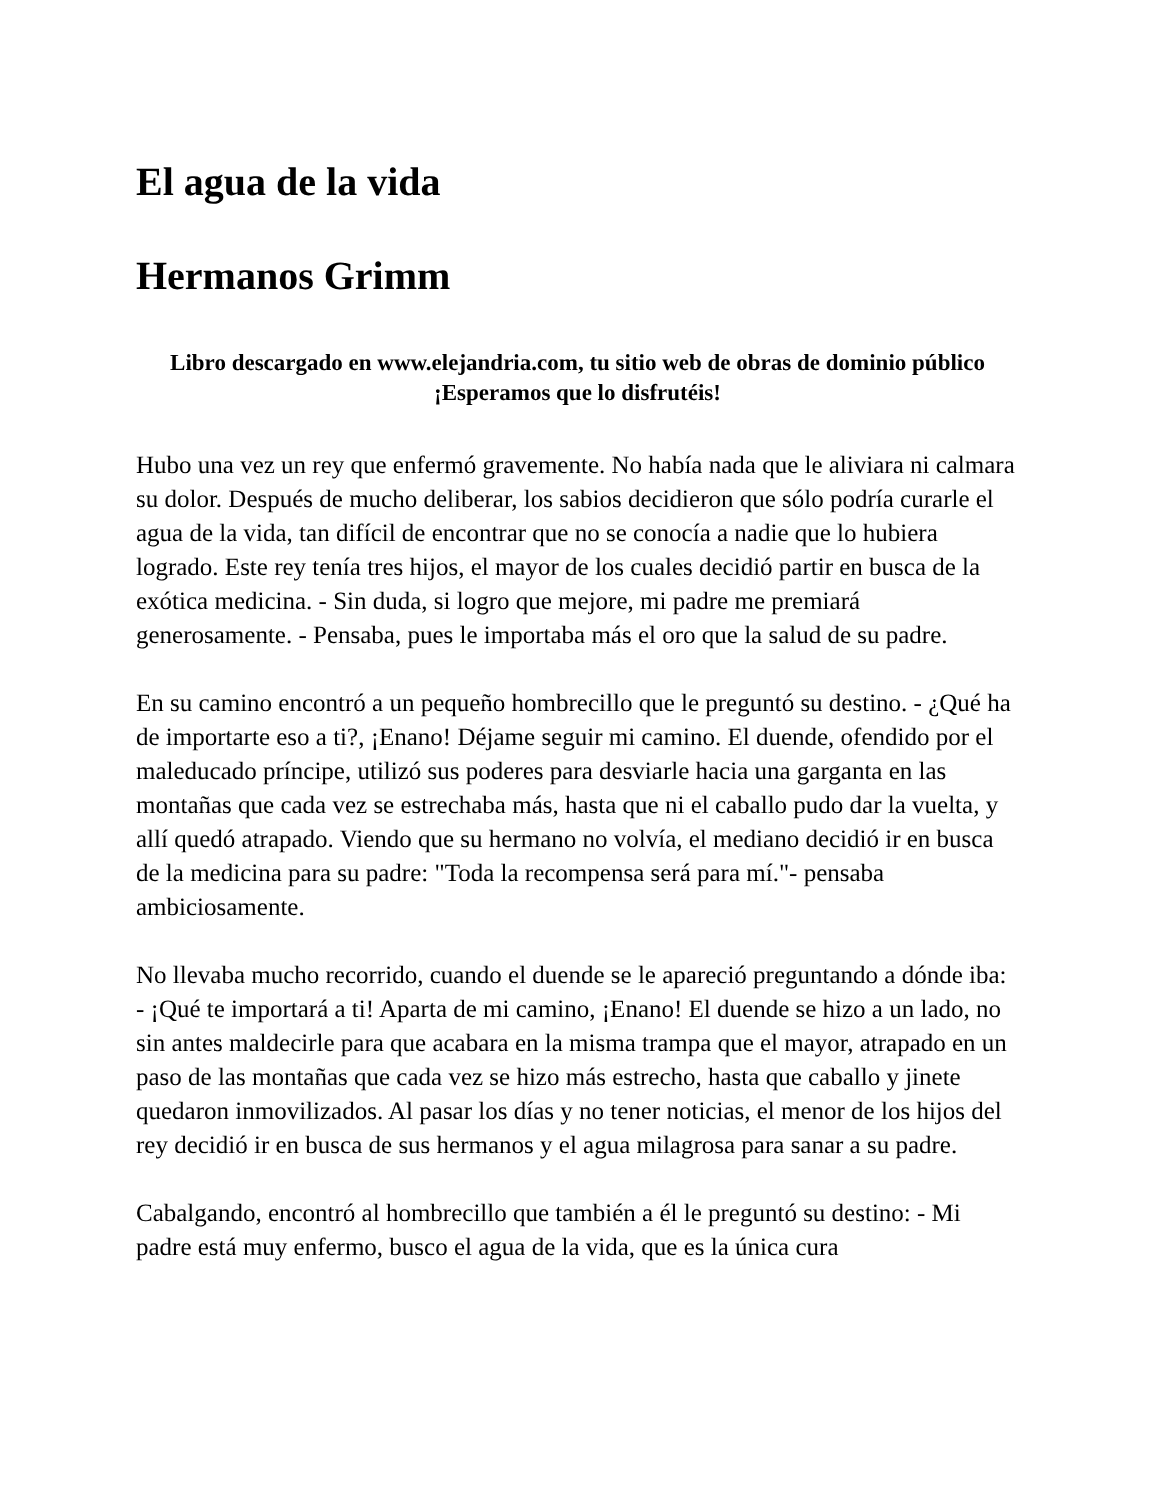El agua de la vida
Hermanos Grimm
Libro descargado en www.elejandria.com, tu sitio web de obras de dominio público
¡Esperamos que lo disfrutéis!
Hubo una vez un rey que enfermó gravemente. No había nada que le aliviara ni calmara su dolor. Después de mucho deliberar, los sabios decidieron que sólo podría curarle el agua de la vida, tan difícil de encontrar que no se conocía a nadie que lo hubiera logrado. Este rey tenía tres hijos, el mayor de los cuales decidió partir en busca de la exótica medicina. - Sin duda, si logro que mejore, mi padre me premiará generosamente. - Pensaba, pues le importaba más el oro que la salud de su padre.
En su camino encontró a un pequeño hombrecillo que le preguntó su destino. - ¿Qué ha de importarte eso a ti?, ¡Enano! Déjame seguir mi camino. El duende, ofendido por el maleducado príncipe, utilizó sus poderes para desviarle hacia una garganta en las montañas que cada vez se estrechaba más, hasta que ni el caballo pudo dar la vuelta, y allí quedó atrapado. Viendo que su hermano no volvía, el mediano decidió ir en busca de la medicina para su padre: "Toda la recompensa será para mí."- pensaba ambiciosamente.
No llevaba mucho recorrido, cuando el duende se le apareció preguntando a dónde iba: - ¡Qué te importará a ti! Aparta de mi camino, ¡Enano! El duende se hizo a un lado, no sin antes maldecirle para que acabara en la misma trampa que el mayor, atrapado en un paso de las montañas que cada vez se hizo más estrecho, hasta que caballo y jinete quedaron inmovilizados. Al pasar los días y no tener noticias, el menor de los hijos del rey decidió ir en busca de sus hermanos y el agua milagrosa para sanar a su padre.
Cabalgando, encontró al hombrecillo que también a él le preguntó su destino: - Mi padre está muy enfermo, busco el agua de la vida, que es la única cura